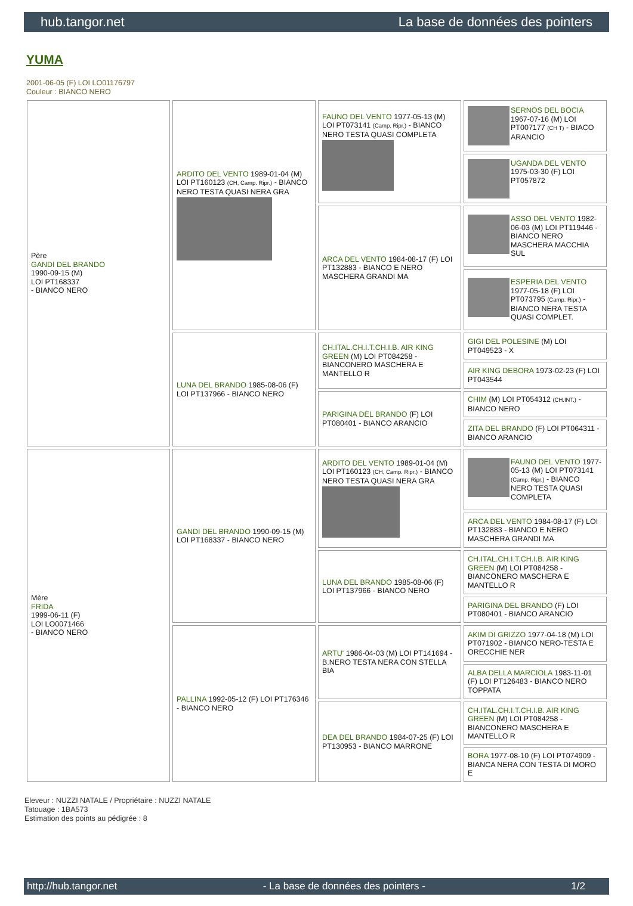hub.tangor.net La base de données des pointers
YUMA
2001-06-05 (F) LOI LO01176797
Couleur : BIANCO NERO
| Père GANDI DEL BRANDO 1990-09-15 (M) LOI PT168337 - BIANCO NERO | ARDITO DEL VENTO 1989-01-04 (M) LOI PT160123 (CH, Camp. Ripr.) - BIANCO NERO TESTA QUASI NERA GRA | FAUNO DEL VENTO 1977-05-13 (M) LOI PT073141 (Camp. Ripr.) - BIANCO NERO TESTA QUASI COMPLETA | SERNOS DEL BOCIA 1967-07-16 (M) LOI PT007177 (CH T) - BIACO ARANCIO |
| | | | UGANDA DEL VENTO 1975-03-30 (F) LOI PT057872 |
| | | ARCA DEL VENTO 1984-08-17 (F) LOI PT132883 - BIANCO E NERO MASCHERA GRANDI MA | ASSO DEL VENTO 1982-06-03 (M) LOI PT119446 - BIANCO NERO MASCHERA MACCHIA SUL |
| | | | ESPERIA DEL VENTO 1977-05-18 (F) LOI PT073795 (Camp. Ripr.) - BIANCO NERA TESTA QUASI COMPLET. |
| | LUNA DEL BRANDO 1985-08-06 (F) LOI PT137966 - BIANCO NERO | CH.ITAL.CH.I.T.CH.I.B. AIR KING GREEN (M) LOI PT084258 - BIANCONERO MASCHERA E MANTELLO R | GIGI DEL POLESINE (M) LOI PT049523 - X |
| | | | AIR KING DEBORA 1973-02-23 (F) LOI PT043544 |
| | | PARIGINA DEL BRANDO (F) LOI PT080401 - BIANCO ARANCIO | CHIM (M) LOI PT054312 (CH.INT.) - BIANCO NERO |
| | | | ZITA DEL BRANDO (F) LOI PT064311 - BIANCO ARANCIO |
| Mère FRIDA 1999-06-11 (F) LOI LO0071466 - BIANCO NERO | GANDI DEL BRANDO 1990-09-15 (M) LOI PT168337 - BIANCO NERO | ARDITO DEL VENTO 1989-01-04 (M) LOI PT160123 (CH, Camp. Ripr.) - BIANCO NERO TESTA QUASI NERA GRA | FAUNO DEL VENTO 1977-05-13 (M) LOI PT073141 (Camp. Ripr.) - BIANCO NERO TESTA QUASI COMPLETA |
| | | | ARCA DEL VENTO 1984-08-17 (F) LOI PT132883 - BIANCO E NERO MASCHERA GRANDI MA |
| | | LUNA DEL BRANDO 1985-08-06 (F) LOI PT137966 - BIANCO NERO | CH.ITAL.CH.I.T.CH.I.B. AIR KING GREEN (M) LOI PT084258 - BIANCONERO MASCHERA E MANTELLO R |
| | | | PARIGINA DEL BRANDO (F) LOI PT080401 - BIANCO ARANCIO |
| | PALLINA 1992-05-12 (F) LOI PT176346 - BIANCO NERO | ARTU' 1986-04-03 (M) LOI PT141694 - B.NERO TESTA NERA CON STELLA BIA | AKIM DI GRIZZO 1977-04-18 (M) LOI PT071902 - BIANCO NERO-TESTA E ORECCHIE NER |
| | | | ALBA DELLA MARCIOLA 1983-11-01 (F) LOI PT126483 - BIANCO NERO TOPPATA |
| | | DEA DEL BRANDO 1984-07-25 (F) LOI PT130953 - BIANCO MARRONE | CH.ITAL.CH.I.T.CH.I.B. AIR KING GREEN (M) LOI PT084258 - BIANCONERO MASCHERA E MANTELLO R |
| | | | BORA 1977-08-10 (F) LOI PT074909 - BIANCA NERA CON TESTA DI MORO E |
Eleveur : NUZZI NATALE / Propriétaire : NUZZI NATALE
Tatouage : 1BA573
Estimation des points au pédigrée : 8
http://hub.tangor.net - La base de données des pointers - 1/2